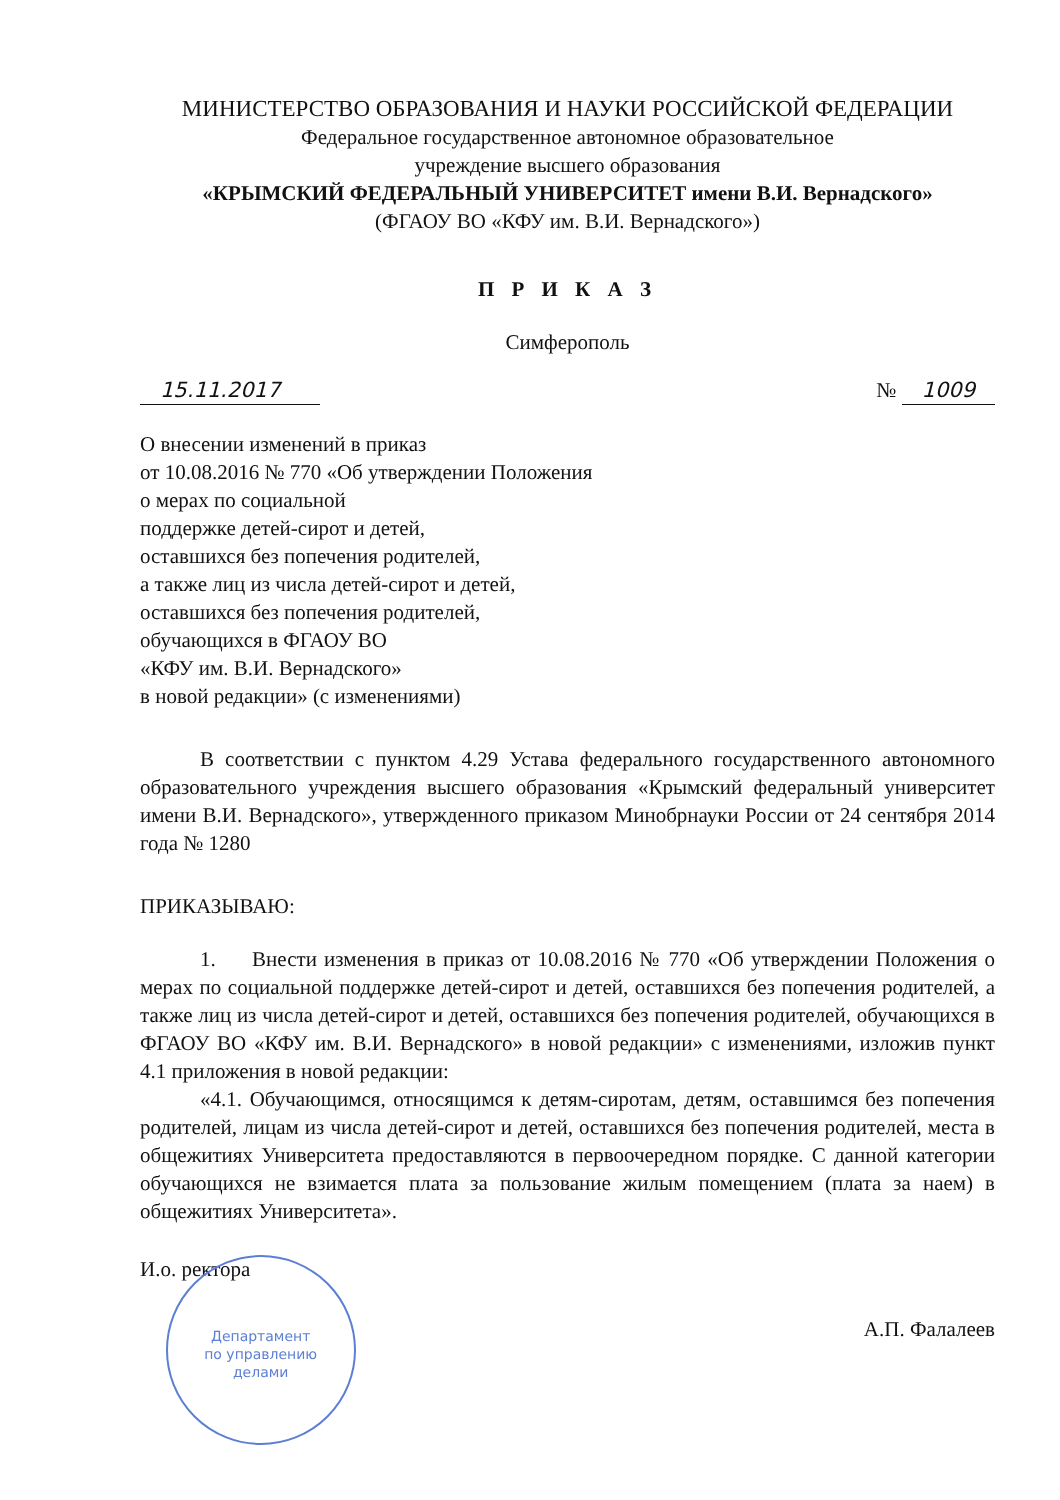МИНИСТЕРСТВО ОБРАЗОВАНИЯ И НАУКИ РОССИЙСКОЙ ФЕДЕРАЦИИ
Федеральное государственное автономное образовательное
учреждение высшего образования
«КРЫМСКИЙ ФЕДЕРАЛЬНЫЙ УНИВЕРСИТЕТ имени В.И. Вернадского»
(ФГАОУ ВО «КФУ им. В.И. Вернадского»)
П Р И К А З
Симферополь
15.11.2017 № 1009
О внесении изменений в приказ
от 10.08.2016 № 770 «Об утверждении Положения
о мерах по социальной
поддержке детей-сирот и детей,
оставшихся без попечения родителей,
а также лиц из числа детей-сирот и детей,
оставшихся без попечения родителей,
обучающихся в ФГАОУ ВО
«КФУ им. В.И. Вернадского»
в новой редакции» (с изменениями)
В соответствии с пунктом 4.29 Устава федерального государственного автономного образовательного учреждения высшего образования «Крымский федеральный университет имени В.И. Вернадского», утвержденного приказом Минобрнауки России от 24 сентября 2014 года № 1280
ПРИКАЗЫВАЮ:
1. Внести изменения в приказ от 10.08.2016 № 770 «Об утверждении Положения о мерах по социальной поддержке детей-сирот и детей, оставшихся без попечения родителей, а также лиц из числа детей-сирот и детей, оставшихся без попечения родителей, обучающихся в ФГАОУ ВО «КФУ им. В.И. Вернадского» в новой редакции» с изменениями, изложив пункт 4.1 приложения в новой редакции:
«4.1. Обучающимся, относящимся к детям-сиротам, детям, оставшимся без попечения родителей, лицам из числа детей-сирот и детей, оставшихся без попечения родителей, места в общежитиях Университета предоставляются в первоочередном порядке. С данной категории обучающихся не взимается плата за пользование жилым помещением (плата за наем) в общежитиях Университета».
И.о. ректора Департамент
по управлению
делами А.П. Фалалеев